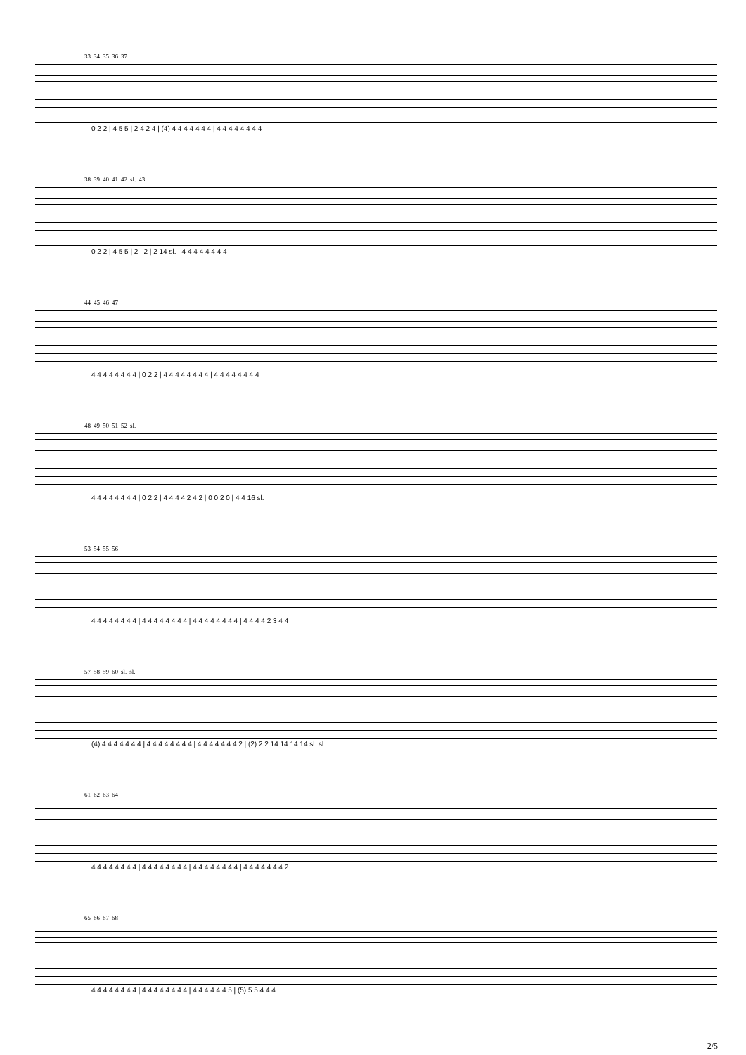33 34 35 36 37
0 2 2 | 4 5 5 | 2 4 2 4 | (4) 4 4 4 4 4 4 4 | 4 4 4 4 4 4 4 4
38 39 40 41 42 sl. 43
0 2 2 | 4 5 5 | 2 | 2 | 2 14 sl. | 4 4 4 4 4 4 4 4
44 45 46 47
4 4 4 4 4 4 4 4 | 0 2 2 | 4 4 4 4 4 4 4 4 | 4 4 4 4 4 4 4 4
48 49 50 51 52 sl.
4 4 4 4 4 4 4 4 | 0 2 2 | 4 4 4 4 2 4 2 | 0 0 2 0 | 4 4 16 sl.
53 54 55 56
4 4 4 4 4 4 4 4 | 4 4 4 4 4 4 4 4 | 4 4 4 4 4 4 4 4 | 4 4 4 4 2 3 4 4
57 58 59 60 sl. sl.
(4) 4 4 4 4 4 4 4 | 4 4 4 4 4 4 4 4 | 4 4 4 4 4 4 4 2 | (2) 2 2 14 14 14 14 sl. sl.
61 62 63 64
4 4 4 4 4 4 4 4 | 4 4 4 4 4 4 4 4 | 4 4 4 4 4 4 4 4 | 4 4 4 4 4 4 4 2
65 66 67 68
4 4 4 4 4 4 4 4 | 4 4 4 4 4 4 4 4 | 4 4 4 4 4 4 5 | (5) 5 5 4 4 4
2/5